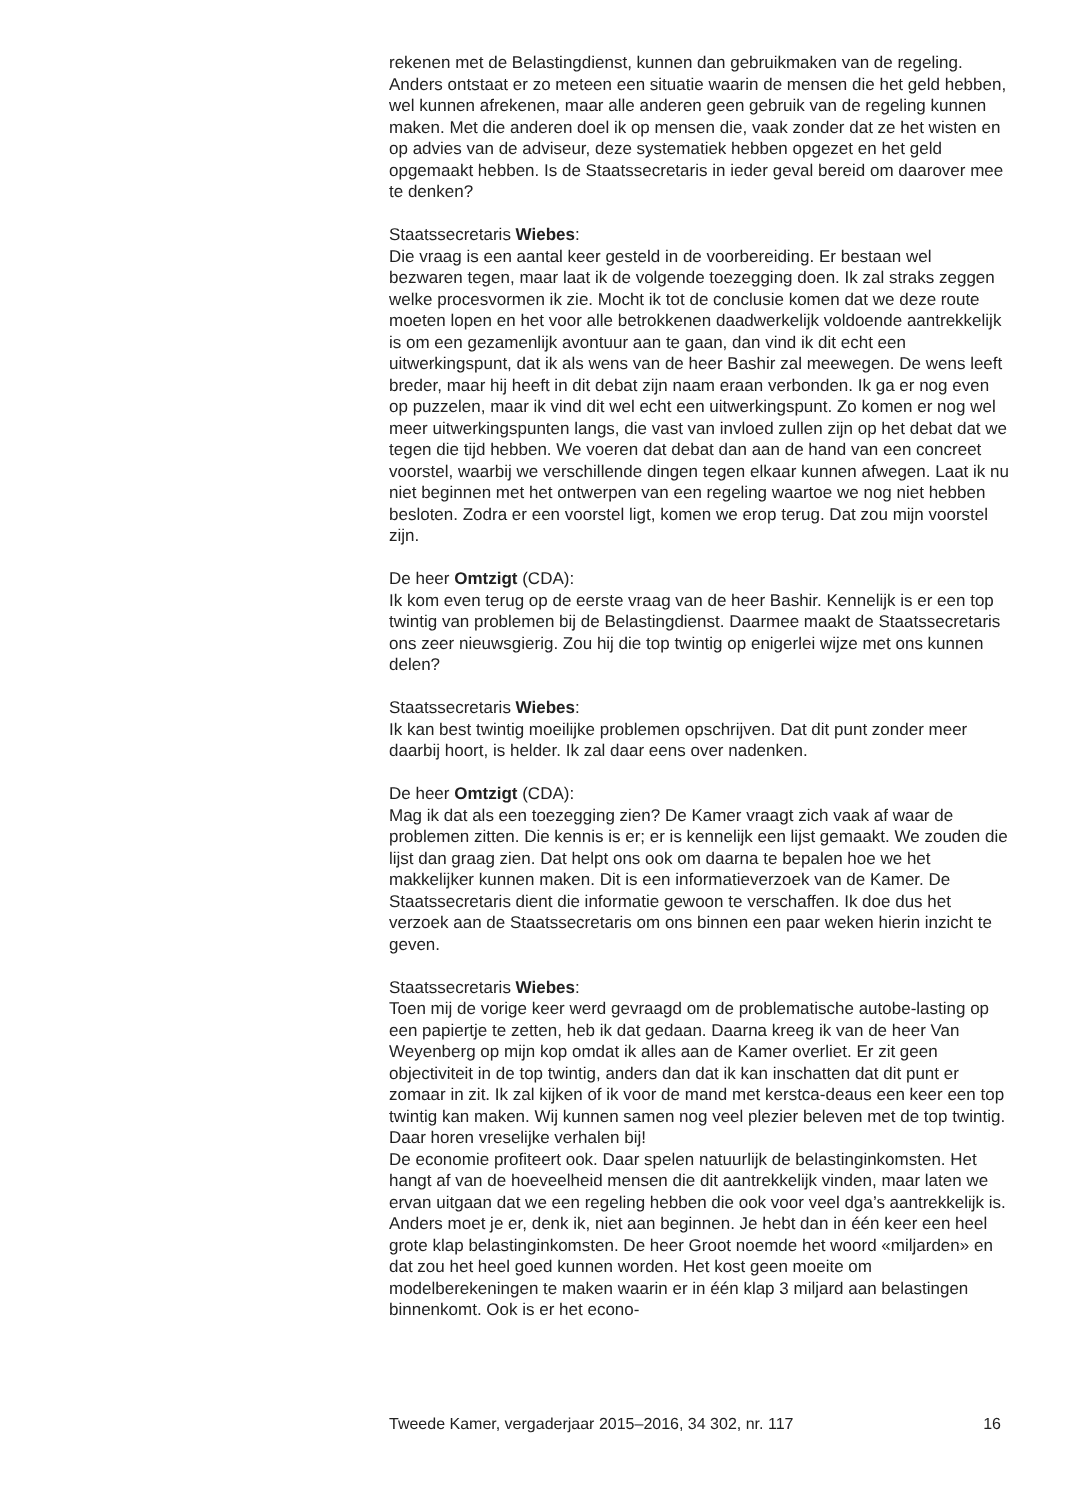rekenen met de Belastingdienst, kunnen dan gebruikmaken van de regeling. Anders ontstaat er zo meteen een situatie waarin de mensen die het geld hebben, wel kunnen afrekenen, maar alle anderen geen gebruik van de regeling kunnen maken. Met die anderen doel ik op mensen die, vaak zonder dat ze het wisten en op advies van de adviseur, deze systematiek hebben opgezet en het geld opgemaakt hebben. Is de Staatssecretaris in ieder geval bereid om daarover mee te denken?
Staatssecretaris Wiebes:
Die vraag is een aantal keer gesteld in de voorbereiding. Er bestaan wel bezwaren tegen, maar laat ik de volgende toezegging doen. Ik zal straks zeggen welke procesvormen ik zie. Mocht ik tot de conclusie komen dat we deze route moeten lopen en het voor alle betrokkenen daadwerkelijk voldoende aantrekkelijk is om een gezamenlijk avontuur aan te gaan, dan vind ik dit echt een uitwerkingspunt, dat ik als wens van de heer Bashir zal meewegen. De wens leeft breder, maar hij heeft in dit debat zijn naam eraan verbonden. Ik ga er nog even op puzzelen, maar ik vind dit wel echt een uitwerkingspunt. Zo komen er nog wel meer uitwerkingspunten langs, die vast van invloed zullen zijn op het debat dat we tegen die tijd hebben. We voeren dat debat dan aan de hand van een concreet voorstel, waarbij we verschillende dingen tegen elkaar kunnen afwegen. Laat ik nu niet beginnen met het ontwerpen van een regeling waartoe we nog niet hebben besloten. Zodra er een voorstel ligt, komen we erop terug. Dat zou mijn voorstel zijn.
De heer Omtzigt (CDA):
Ik kom even terug op de eerste vraag van de heer Bashir. Kennelijk is er een top twintig van problemen bij de Belastingdienst. Daarmee maakt de Staatssecretaris ons zeer nieuwsgierig. Zou hij die top twintig op enigerlei wijze met ons kunnen delen?
Staatssecretaris Wiebes:
Ik kan best twintig moeilijke problemen opschrijven. Dat dit punt zonder meer daarbij hoort, is helder. Ik zal daar eens over nadenken.
De heer Omtzigt (CDA):
Mag ik dat als een toezegging zien? De Kamer vraagt zich vaak af waar de problemen zitten. Die kennis is er; er is kennelijk een lijst gemaakt. We zouden die lijst dan graag zien. Dat helpt ons ook om daarna te bepalen hoe we het makkelijker kunnen maken. Dit is een informatieverzoek van de Kamer. De Staatssecretaris dient die informatie gewoon te verschaffen. Ik doe dus het verzoek aan de Staatssecretaris om ons binnen een paar weken hierin inzicht te geven.
Staatssecretaris Wiebes:
Toen mij de vorige keer werd gevraagd om de problematische autobe-lasting op een papiertje te zetten, heb ik dat gedaan. Daarna kreeg ik van de heer Van Weyenberg op mijn kop omdat ik alles aan de Kamer overliet. Er zit geen objectiviteit in de top twintig, anders dan dat ik kan inschatten dat dit punt er zomaar in zit. Ik zal kijken of ik voor de mand met kerstca-deaus een keer een top twintig kan maken. Wij kunnen samen nog veel plezier beleven met de top twintig. Daar horen vreselijke verhalen bij!
De economie profiteert ook. Daar spelen natuurlijk de belastinginkomsten. Het hangt af van de hoeveelheid mensen die dit aantrekkelijk vinden, maar laten we ervan uitgaan dat we een regeling hebben die ook voor veel dga’s aantrekkelijk is. Anders moet je er, denk ik, niet aan beginnen. Je hebt dan in één keer een heel grote klap belastinginkomsten. De heer Groot noemde het woord «miljarden» en dat zou het heel goed kunnen worden. Het kost geen moeite om modelberekeningen te maken waarin er in één klap 3 miljard aan belastingen binnenkomt. Ook is er het econo-
Tweede Kamer, vergaderjaar 2015–2016, 34 302, nr. 117 16